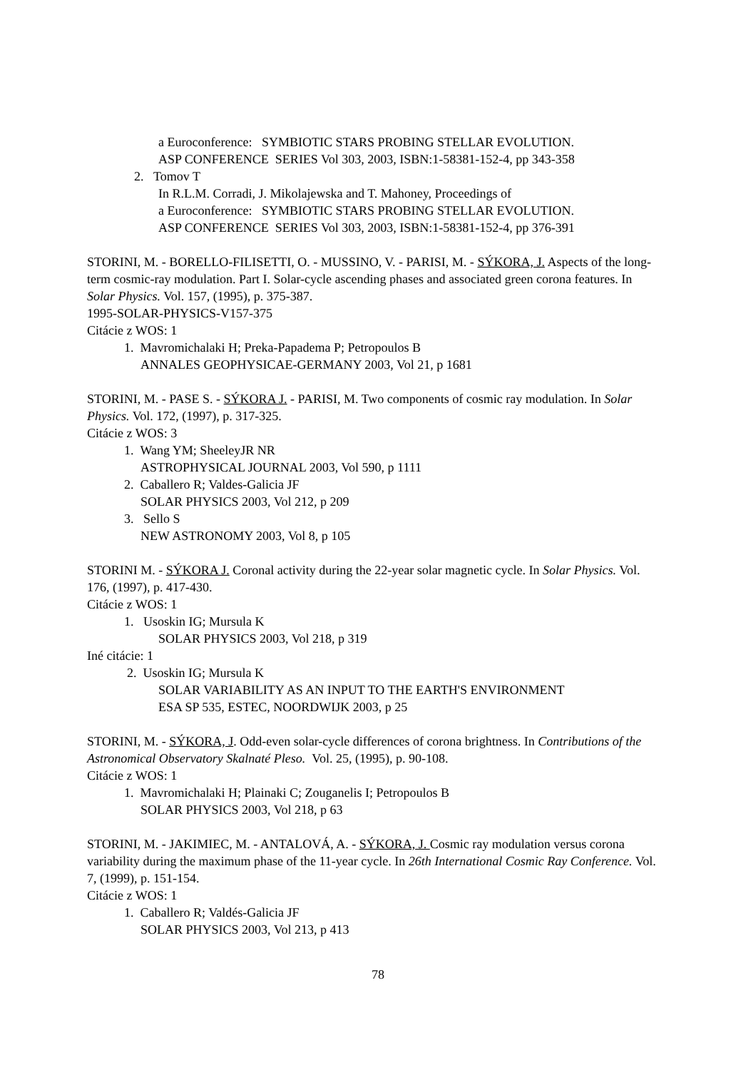a Euroconference: SYMBIOTIC STARS PROBING STELLAR EVOLUTION.
ASP CONFERENCE SERIES Vol 303, 2003, ISBN:1-58381-152-4, pp 343-358
2. Tomov T
In R.L.M. Corradi, J. Mikolajewska and T. Mahoney, Proceedings of
a Euroconference: SYMBIOTIC STARS PROBING STELLAR EVOLUTION.
ASP CONFERENCE SERIES Vol 303, 2003, ISBN:1-58381-152-4, pp 376-391
STORINI, M. - BORELLO-FILISETTI, O. - MUSSINO, V. - PARISI, M. - SÝKORA, J. Aspects of the long-term cosmic-ray modulation. Part I. Solar-cycle ascending phases and associated green corona features. In Solar Physics. Vol. 157, (1995), p. 375-387.
1995-SOLAR-PHYSICS-V157-375
Citácie z WOS: 1
1. Mavromichalaki H; Preka-Papadema P; Petropoulos B
ANNALES GEOPHYSICAE-GERMANY 2003, Vol 21, p 1681
STORINI, M. - PASE S. - SÝKORA J. - PARISI, M. Two components of cosmic ray modulation. In Solar Physics. Vol. 172, (1997), p. 317-325.
Citácie z WOS: 3
1. Wang YM; SheeleyJR NR
ASTROPHYSICAL JOURNAL 2003, Vol 590, p 1111
2. Caballero R; Valdes-Galicia JF
SOLAR PHYSICS 2003, Vol 212, p 209
3. Sello S
NEW ASTRONOMY 2003, Vol 8, p 105
STORINI M. - SÝKORA J. Coronal activity during the 22-year solar magnetic cycle. In Solar Physics. Vol. 176, (1997), p. 417-430.
Citácie z WOS: 1
1. Usoskin IG; Mursula K
SOLAR PHYSICS 2003, Vol 218, p 319
Iné citácie: 1
2. Usoskin IG; Mursula K
SOLAR VARIABILITY AS AN INPUT TO THE EARTH'S ENVIRONMENT
ESA SP 535, ESTEC, NOORDWIJK 2003, p 25
STORINI, M. - SÝKORA, J. Odd-even solar-cycle differences of corona brightness. In Contributions of the Astronomical Observatory Skalnaté Pleso. Vol. 25, (1995), p. 90-108.
Citácie z WOS: 1
1. Mavromichalaki H; Plainaki C; Zouganelis I; Petropoulos B
SOLAR PHYSICS 2003, Vol 218, p 63
STORINI, M. - JAKIMIEC, M. - ANTALOVÁ, A. - SÝKORA, J. Cosmic ray modulation versus corona variability during the maximum phase of the 11-year cycle. In 26th International Cosmic Ray Conference. Vol. 7, (1999), p. 151-154.
Citácie z WOS: 1
1. Caballero R; Valdés-Galicia JF
SOLAR PHYSICS 2003, Vol 213, p 413
78